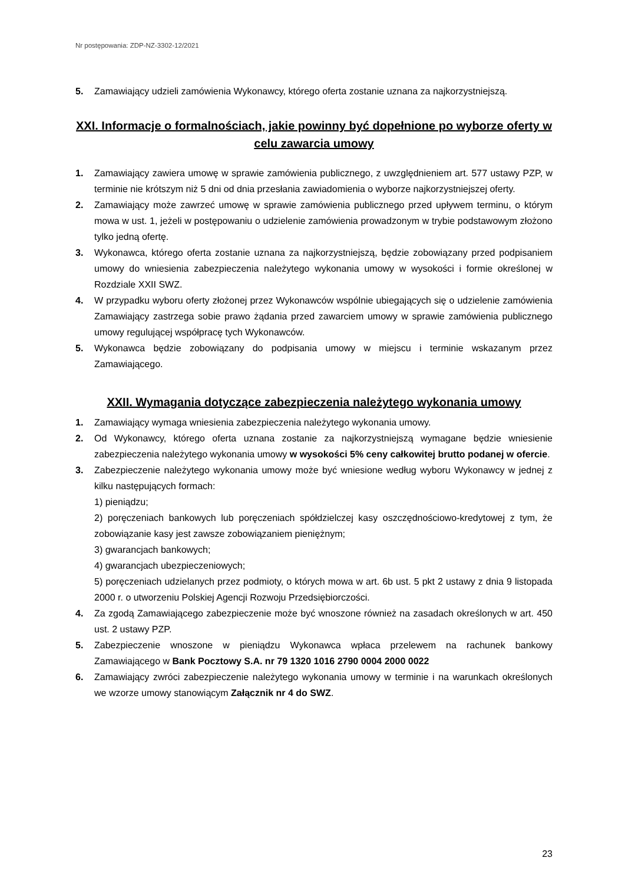Nr postępowania: ZDP-NZ-3302-12/2021
5. Zamawiający udzieli zamówienia Wykonawcy, którego oferta zostanie uznana za najkorzystniejszą.
XXI. Informacje o formalnościach, jakie powinny być dopełnione po wyborze oferty w celu zawarcia umowy
1. Zamawiający zawiera umowę w sprawie zamówienia publicznego, z uwzględnieniem art. 577 ustawy PZP, w terminie nie krótszym niż 5 dni od dnia przesłania zawiadomienia o wyborze najkorzystniejszej oferty.
2. Zamawiający może zawrzeć umowę w sprawie zamówienia publicznego przed upływem terminu, o którym mowa w ust. 1, jeżeli w postępowaniu o udzielenie zamówienia prowadzonym w trybie podstawowym złożono tylko jedną ofertę.
3. Wykonawca, którego oferta zostanie uznana za najkorzystniejszą, będzie zobowiązany przed podpisaniem umowy do wniesienia zabezpieczenia należytego wykonania umowy w wysokości i formie określonej w Rozdziale XXII SWZ.
4. W przypadku wyboru oferty złożonej przez Wykonawców wspólnie ubiegających się o udzielenie zamówienia Zamawiający zastrzega sobie prawo żądania przed zawarciem umowy w sprawie zamówienia publicznego umowy regulującej współpracę tych Wykonawców.
5. Wykonawca będzie zobowiązany do podpisania umowy w miejscu i terminie wskazanym przez Zamawiającego.
XXII. Wymagania dotyczące zabezpieczenia należytego wykonania umowy
1. Zamawiający wymaga wniesienia zabezpieczenia należytego wykonania umowy.
2. Od Wykonawcy, którego oferta uznana zostanie za najkorzystniejszą wymagane będzie wniesienie zabezpieczenia należytego wykonania umowy w wysokości 5% ceny całkowitej brutto podanej w ofercie.
3. Zabezpieczenie należytego wykonania umowy może być wniesione według wyboru Wykonawcy w jednej z kilku następujących formach:
1) pieniądzu;
2) poręczeniach bankowych lub poręczeniach spółdzielczej kasy oszczędnościowo-kredytowej z tym, że zobowiązanie kasy jest zawsze zobowiązaniem pieniężnym;
3) gwarancjach bankowych;
4) gwarancjach ubezpieczeniowych;
5) poręczeniach udzielanych przez podmioty, o których mowa w art. 6b ust. 5 pkt 2 ustawy z dnia 9 listopada 2000 r. o utworzeniu Polskiej Agencji Rozwoju Przedsiębiorczości.
4. Za zgodą Zamawiającego zabezpieczenie może być wnoszone również na zasadach określonych w art. 450 ust. 2 ustawy PZP.
5. Zabezpieczenie wnoszone w pieniądzu Wykonawca wpłaca przelewem na rachunek bankowy Zamawiającego w Bank Pocztowy S.A. nr 79 1320 1016 2790 0004 2000 0022
6. Zamawiający zwróci zabezpieczenie należytego wykonania umowy w terminie i na warunkach określonych we wzorze umowy stanowiącym Załącznik nr 4 do SWZ.
23